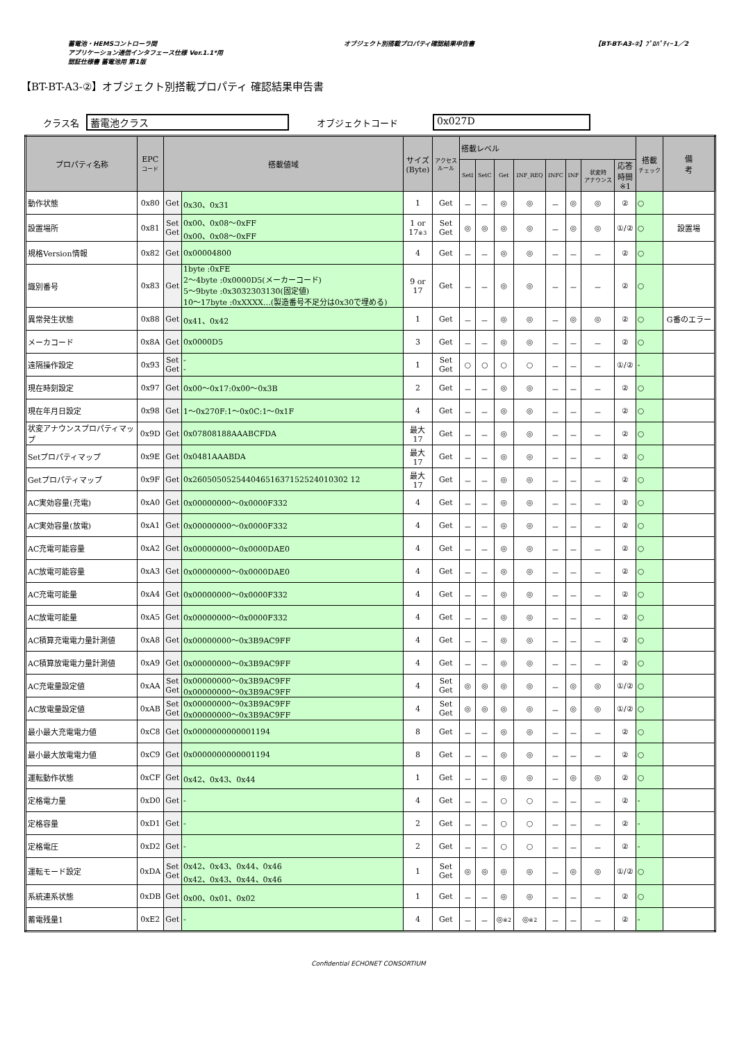蓄電池・HEMSコントローラ間
アプリケーション通信インタフェース仕様 Ver.1.1*用
認証仕様書 蓄電池用 第1版
オブジェクト別搭載プロパティ確認結果申告書
【BT-BT-A3-②】ﾌﾟﾛﾊﾟﾃｨｰ1／2
【BT-BT-A3-②】オブジェクト別搭載プロパティ 確認結果申告書
クラス名 蓄電池クラス オブジェクトコード 0x027D
| プロパティ名称 | EPC コード | 搭載値域 | | サイズ (Byte) | アクセス ルール | 搭載レベル | | | | | | | | 搭載 チェック | 備 考 |
| --- | --- | --- | --- | --- | --- | --- | --- | --- | --- | --- | --- | --- | --- | --- | --- |
| | | | | | | SetI | SetC | Get | INF_REQ | INFC | INF | 状変時 アナウンス | 応答 時間 ※1 | | |
| 動作状態 | 0x80 | Get | 0x30、0x31 | 1 | Get | － | － | ◎ | ◎ | － | ◎ | ◎ | ② | ○ | |
| 設置場所 | 0x81 | Set Get | 0x00、0x08～0xFF 0x00、0x08～0xFF | 1 or 17 ※3 | Set Get | ◎ | ◎ | ◎ | ◎ | － | ◎ | ◎ | ①/② | ○ | 設置場 |
| 規格Version情報 | 0x82 | Get | 0x00004800 | 4 | Get | － | － | ◎ | ◎ | － | － | － | ② | ○ | |
| 識別番号 | 0x83 | Get | 1byte :0xFE 2～4byte :0x0000D5(メーカーコード) 5～9byte :0x3032303130(固定値) 10～17byte :0xXXXX…(製造番号不足分は0x30で埋める) | 9 or 17 | Get | － | － | ◎ | ◎ | － | － | － | ② | ○ | |
| 異常発生状態 | 0x88 | Get | 0x41、0x42 | 1 | Get | － | － | ◎ | ◎ | － | ◎ | ◎ | ② | ○ | G番のエラー |
| メーカコード | 0x8A | Get | 0x0000D5 | 3 | Get | － | － | ◎ | ◎ | － | － | － | ② | ○ | |
| 遠隔操作設定 | 0x93 | Set Get | - - | 1 | Set Get | ○ | ○ | ○ | ○ | － | － | － | ①/② | - | |
| 現在時刻設定 | 0x97 | Get | 0x00～0x17:0x00～0x3B | 2 | Get | － | － | ◎ | ◎ | － | － | － | ② | ○ | |
| 現在年月日設定 | 0x98 | Get | 1～0x270F:1～0x0C:1～0x1F | 4 | Get | － | － | ◎ | ◎ | － | － | － | ② | ○ | |
| 状変アナウンスプロパティマップ | 0x9D | Get | 0x07808188AAABCFDA | 最大 17 | Get | － | － | ◎ | ◎ | － | － | － | ② | ○ | |
| Setプロパティマップ | 0x9E | Get | 0x0481AAABDA | 最大 17 | Get | － | － | ◎ | ◎ | － | － | － | ② | ○ | |
| Getプロパティマップ | 0x9F | Get | 0x26050505254404651637152524010302 12 | 最大 17 | Get | － | － | ◎ | ◎ | － | － | － | ② | ○ | |
| AC実効容量(充電) | 0xA0 | Get | 0x00000000～0x0000F332 | 4 | Get | － | － | ◎ | ◎ | － | － | － | ② | ○ | |
| AC実効容量(放電) | 0xA1 | Get | 0x00000000～0x0000F332 | 4 | Get | － | － | ◎ | ◎ | － | － | － | ② | ○ | |
| AC充電可能容量 | 0xA2 | Get | 0x00000000～0x0000DAE0 | 4 | Get | － | － | ◎ | ◎ | － | － | － | ② | ○ | |
| AC放電可能容量 | 0xA3 | Get | 0x00000000～0x0000DAE0 | 4 | Get | － | － | ◎ | ◎ | － | － | － | ② | ○ | |
| AC充電可能量 | 0xA4 | Get | 0x00000000～0x0000F332 | 4 | Get | － | － | ◎ | ◎ | － | － | － | ② | ○ | |
| AC放電可能量 | 0xA5 | Get | 0x00000000～0x0000F332 | 4 | Get | － | － | ◎ | ◎ | － | － | － | ② | ○ | |
| AC積算充電電力量計測値 | 0xA8 | Get | 0x00000000～0x3B9AC9FF | 4 | Get | － | － | ◎ | ◎ | － | － | － | ② | ○ | |
| AC積算放電電力量計測値 | 0xA9 | Get | 0x00000000～0x3B9AC9FF | 4 | Get | － | － | ◎ | ◎ | － | － | － | ② | ○ | |
| AC充電量設定値 | 0xAA | Set Get | 0x00000000～0x3B9AC9FF 0x00000000～0x3B9AC9FF | 4 | Set Get | ◎ | ◎ | ◎ | ◎ | － | ◎ | ◎ | ①/② | ○ | |
| AC放電量設定値 | 0xAB | Set Get | 0x00000000～0x3B9AC9FF 0x00000000～0x3B9AC9FF | 4 | Set Get | ◎ | ◎ | ◎ | ◎ | － | ◎ | ◎ | ①/② | ○ | |
| 最小最大充電電力値 | 0xC8 | Get | 0x0000000000001194 | 8 | Get | － | － | ◎ | ◎ | － | － | － | ② | ○ | |
| 最小最大放電電力値 | 0xC9 | Get | 0x0000000000001194 | 8 | Get | － | － | ◎ | ◎ | － | － | － | ② | ○ | |
| 運転動作状態 | 0xCF | Get | 0x42、0x43、0x44 | 1 | Get | － | － | ◎ | ◎ | － | ◎ | ◎ | ② | ○ | |
| 定格電力量 | 0xD0 | Get | - | 4 | Get | － | － | ○ | ○ | － | － | － | ② | - | |
| 定格容量 | 0xD1 | Get | - | 2 | Get | － | － | ○ | ○ | － | － | － | ② | - | |
| 定格電圧 | 0xD2 | Get | - | 2 | Get | － | － | ○ | ○ | － | － | － | ② | - | |
| 運転モード設定 | 0xDA | Set Get | 0x42、0x43、0x44、0x46 0x42、0x43、0x44、0x46 | 1 | Set Get | ◎ | ◎ | ◎ | ◎ | － | ◎ | ◎ | ①/② | ○ | |
| 系統連系状態 | 0xDB | Get | 0x00、0x01、0x02 | 1 | Get | － | － | ◎ | ◎ | － | － | － | ② | ○ | |
| 蓄電残量1 | 0xE2 | Get | - | 4 | Get | － | － | ◎ ※2 | ◎ ※2 | － | － | － | ② | - | |
Confidential ECHONET CONSORTIUM